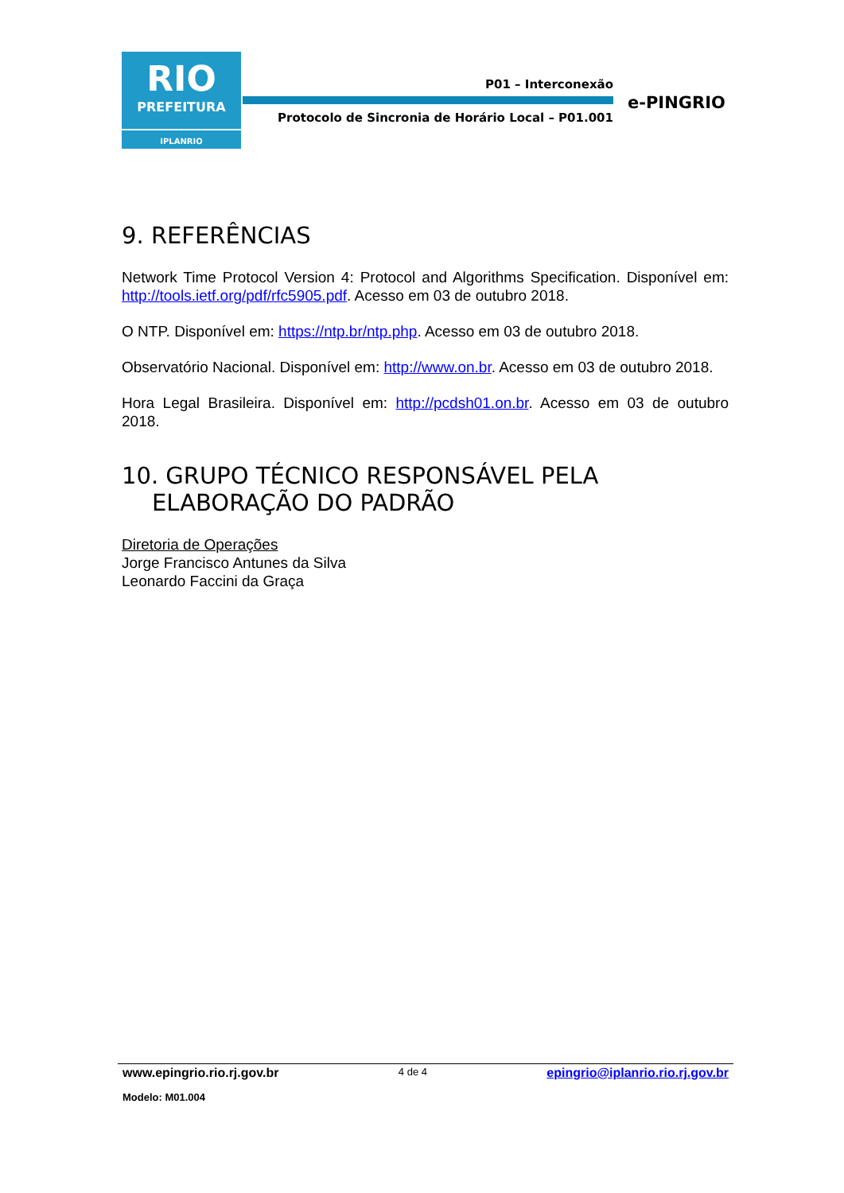RIO
PREFEITURA
IPLANRIO
P01 – Interconexão
Protocolo de Sincronia de Horário Local – P01.001
e-PINGRIO
9. REFERÊNCIAS
Network Time Protocol Version 4: Protocol and Algorithms Specification. Disponível em: http://tools.ietf.org/pdf/rfc5905.pdf. Acesso em 03 de outubro 2018.
O NTP. Disponível em: https://ntp.br/ntp.php. Acesso em 03 de outubro 2018.
Observatório Nacional. Disponível em: http://www.on.br. Acesso em 03 de outubro 2018.
Hora Legal Brasileira. Disponível em: http://pcdsh01.on.br. Acesso em 03 de outubro 2018.
10. GRUPO TÉCNICO RESPONSÁVEL PELA
ELABORAÇÃO DO PADRÃO
Diretoria de Operações
Jorge Francisco Antunes da Silva
Leonardo Faccini da Graça
www.epingrio.rio.rj.gov.br 4 de 4 epingrio@iplanrio.rio.rj.gov.br
Modelo: M01.004